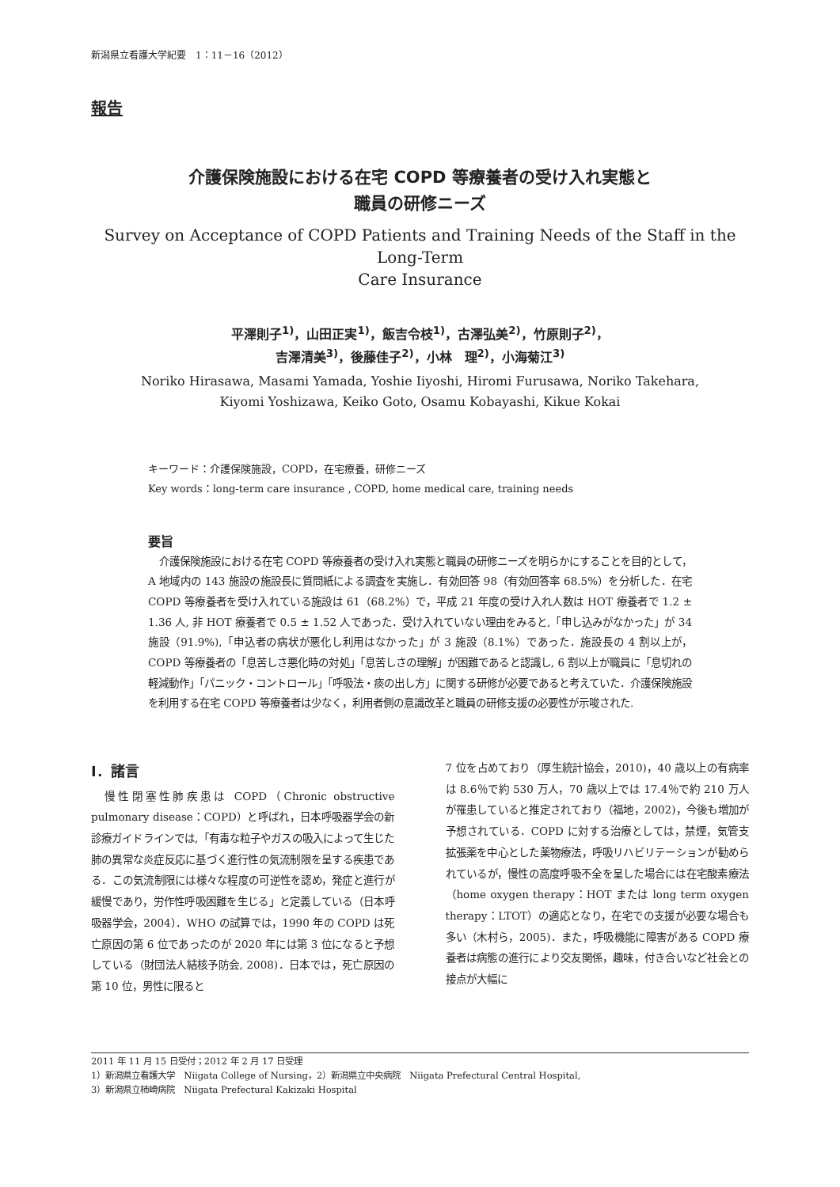新潟県立看護大学紀要　1：11－16（2012）
報告
介護保険施設における在宅 COPD 等療養者の受け入れ実態と
職員の研修ニーズ
Survey on Acceptance of COPD Patients and Training Needs of the Staff in the Long-Term
Care Insurance
平澤則子<sup>1)</sup>，山田正実<sup>1)</sup>，飯吉令枝<sup>1)</sup>，古澤弘美<sup>2)</sup>，竹原則子<sup>2)</sup>，
吉澤清美<sup>3)</sup>，後藤佳子<sup>2)</sup>，小林　理<sup>2)</sup>，小海菊江<sup>3)</sup>
Noriko Hirasawa, Masami Yamada, Yoshie Iiyoshi, Hiromi Furusawa, Noriko Takehara,
Kiyomi Yoshizawa, Keiko Goto, Osamu Kobayashi, Kikue Kokai
キーワード：介護保険施設，COPD，在宅療養，研修ニーズ
Key words：long-term care insurance , COPD, home medical care, training needs
要旨
介護保険施設における在宅 COPD 等療養者の受け入れ実態と職員の研修ニーズを明らかにすることを目的として，A 地域内の 143 施設の施設長に質問紙による調査を実施し．有効回答 98（有効回答率 68.5%）を分析した．在宅 COPD 等療養者を受け入れている施設は 61（68.2%）で，平成 21 年度の受け入れ人数は HOT 療養者で 1.2 ± 1.36 人, 非 HOT 療養者で 0.5 ± 1.52 人であった．受け入れていない理由をみると,「申し込みがなかった」が 34 施設（91.9%),「申込者の病状が悪化し利用はなかった」が 3 施設（8.1%）であった．施設長の 4 割以上が，COPD 等療養者の「息苦しさ悪化時の対処」「息苦しさの理解」が困難であると認識し, 6 割以上が職員に「息切れの軽減動作」「パニック・コントロール」「呼吸法・痰の出し方」に関する研修が必要であると考えていた．介護保険施設を利用する在宅 COPD 等療養者は少なく，利用者側の意識改革と職員の研修支援の必要性が示唆された.
Ⅰ．諸言
　慢性閉塞性肺疾患は COPD（Chronic obstructive pulmonary disease：COPD）と呼ばれ，日本呼吸器学会の新診療ガイドラインでは,「有毒な粒子やガスの吸入によって生じた肺の異常な炎症反応に基づく進行性の気流制限を呈する疾患である．この気流制限には様々な程度の可逆性を認め，発症と進行が緩慢であり，労作性呼吸困難を生じる」と定義している（日本呼吸器学会，2004）．WHO の試算では，1990 年の COPD は死亡原因の第 6 位であったのが 2020 年には第 3 位になると予想している（財団法人結核予防会, 2008)．日本では，死亡原因の第 10 位，男性に限ると
7 位を占めており（厚生統計協会，2010)，40 歳以上の有病率は 8.6％で約 530 万人，70 歳以上では 17.4％で約 210 万人が罹患していると推定されており（福地，2002)，今後も増加が予想されている．COPD に対する治療としては，禁煙，気管支拡張薬を中心とした薬物療法，呼吸リハビリテーションが勧められているが，慢性の高度呼吸不全を呈した場合には在宅酸素療法（home oxygen therapy：HOT または long term oxygen therapy：LTOT）の適応となり，在宅での支援が必要な場合も多い（木村ら，2005)．また，呼吸機能に障害がある COPD 療養者は病態の進行により交友関係，趣味，付き合いなど社会との接点が大幅に
2011 年 11 月 15 日受付；2012 年 2 月 17 日受理
1）新潟県立看護大学　Niigata College of Nursing，2）新潟県立中央病院　Niigata Prefectural Central Hospital,
3）新潟県立柿崎病院　Niigata Prefectural Kakizaki Hospital